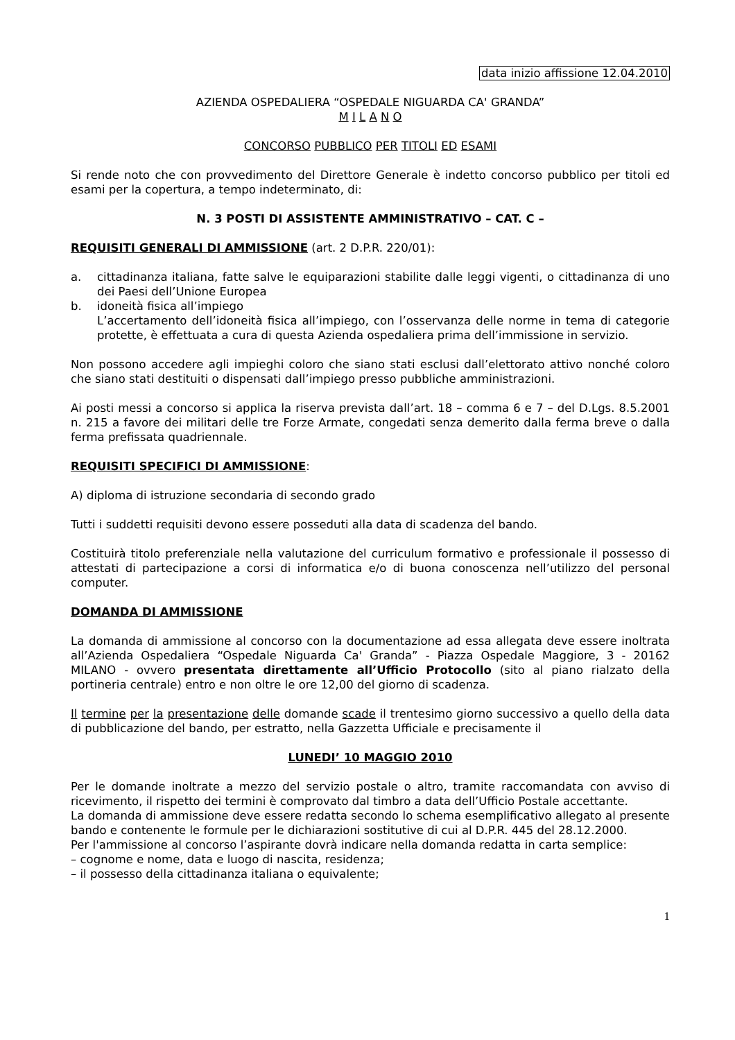data inizio affissione 12.04.2010
AZIENDA OSPEDALIERA “OSPEDALE NIGUARDA CA' GRANDA”
M I L A N O
CONCORSO PUBBLICO PER TITOLI ED ESAMI
Si rende noto che con provvedimento del Direttore Generale è indetto concorso pubblico per titoli ed esami per la copertura, a tempo indeterminato, di:
N. 3 POSTI DI ASSISTENTE AMMINISTRATIVO – CAT. C –
REQUISITI GENERALI DI AMMISSIONE (art. 2 D.P.R. 220/01):
a. cittadinanza italiana, fatte salve le equiparazioni stabilite dalle leggi vigenti, o cittadinanza di uno dei Paesi dell’Unione Europea
b. idoneità fisica all’impiego
L’accertamento dell’idoneità fisica all’impiego, con l’osservanza delle norme in tema di categorie protette, è effettuata a cura di questa Azienda ospedaliera prima dell’immissione in servizio.
Non possono accedere agli impieghi coloro che siano stati esclusi dall’elettorato attivo nonché coloro che siano stati destituiti o dispensati dall’impiego presso pubbliche amministrazioni.
Ai posti messi a concorso si applica la riserva prevista dall’art. 18 – comma 6 e 7 – del D.Lgs. 8.5.2001 n. 215 a favore dei militari delle tre Forze Armate, congedati senza demerito dalla ferma breve o dalla ferma prefissata quadriennale.
REQUISITI SPECIFICI DI AMMISSIONE:
A) diploma di istruzione secondaria di secondo grado
Tutti i suddetti requisiti devono essere posseduti alla data di scadenza del bando.
Costituirà titolo preferenziale nella valutazione del curriculum formativo e professionale il possesso di attestati di partecipazione a corsi di informatica e/o di buona conoscenza nell’utilizzo del personal computer.
DOMANDA DI AMMISSIONE
La domanda di ammissione al concorso con la documentazione ad essa allegata deve essere inoltrata all’Azienda Ospedaliera “Ospedale Niguarda Ca' Granda” - Piazza Ospedale Maggiore, 3 - 20162 MILANO - ovvero presentata direttamente all’Ufficio Protocollo (sito al piano rialzato della portineria centrale) entro e non oltre le ore 12,00 del giorno di scadenza.
Il termine per la presentazione delle domande scade il trentesimo giorno successivo a quello della data di pubblicazione del bando, per estratto, nella Gazzetta Ufficiale e precisamente il
LUNEDI’ 10 MAGGIO 2010
Per le domande inoltrate a mezzo del servizio postale o altro, tramite raccomandata con avviso di ricevimento, il rispetto dei termini è comprovato dal timbro a data dell’Ufficio Postale accettante.
La domanda di ammissione deve essere redatta secondo lo schema esemplificativo allegato al presente bando e contenente le formule per le dichiarazioni sostitutive di cui al D.P.R. 445 del 28.12.2000.
Per l'ammissione al concorso l’aspirante dovrà indicare nella domanda redatta in carta semplice:
– cognome e nome, data e luogo di nascita, residenza;
– il possesso della cittadinanza italiana o equivalente;
1